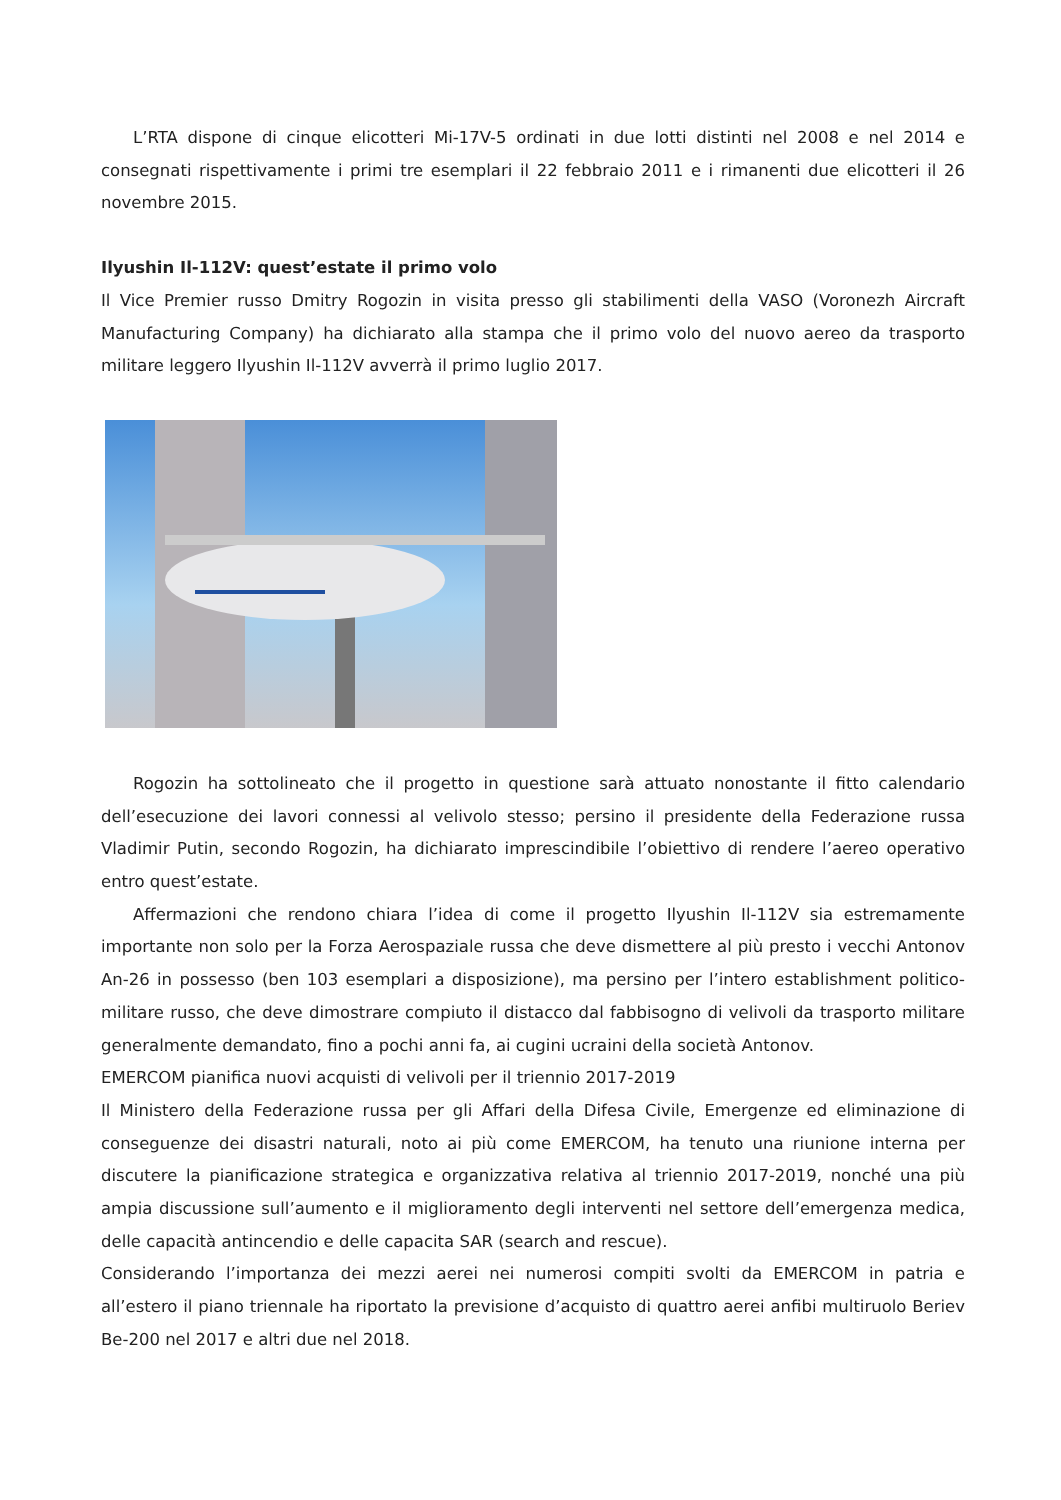L’RTA dispone di cinque elicotteri Mi-17V-5 ordinati in due lotti distinti nel 2008 e nel 2014 e consegnati rispettivamente i primi tre esemplari il 22 febbraio 2011 e i rimanenti due elicotteri il 26 novembre 2015.
Ilyushin Il-112V: quest’estate il primo volo
Il Vice Premier russo Dmitry Rogozin in visita presso gli stabilimenti della VASO (Voronezh Aircraft Manufacturing Company) ha dichiarato alla stampa che il primo volo del nuovo aereo da trasporto militare leggero Ilyushin Il-112V avverrà il primo luglio 2017.
Rogozin ha sottolineato che il progetto in questione sarà attuato nonostante il fitto calendario dell’esecuzione dei lavori connessi al velivolo stesso; persino il presidente della Federazione russa Vladimir Putin, secondo Rogozin, ha dichiarato imprescindibile l’obiettivo di rendere l’aereo operativo entro quest’estate.
Affermazioni che rendono chiara l’idea di come il progetto Ilyushin Il-112V sia estremamente importante non solo per la Forza Aerospaziale russa che deve dismettere al più presto i vecchi Antonov An-26 in possesso (ben 103 esemplari a disposizione), ma persino per l’intero establishment politico-militare russo, che deve dimostrare compiuto il distacco dal fabbisogno di velivoli da trasporto militare generalmente demandato, fino a pochi anni fa, ai cugini ucraini della società Antonov.
EMERCOM pianifica nuovi acquisti di velivoli per il triennio 2017-2019
Il Ministero della Federazione russa per gli Affari della Difesa Civile, Emergenze ed eliminazione di conseguenze dei disastri naturali, noto ai più come EMERCOM, ha tenuto una riunione interna per discutere la pianificazione strategica e organizzativa relativa al triennio 2017-2019, nonché una più ampia discussione sull’aumento e il miglioramento degli interventi nel settore dell’emergenza medica, delle capacità antincendio e delle capacita SAR (search and rescue).
Considerando l’importanza dei mezzi aerei nei numerosi compiti svolti da EMERCOM in patria e all’estero il piano triennale ha riportato la previsione d’acquisto di quattro aerei anfibi multiruolo Beriev Be-200 nel 2017 e altri due nel 2018.